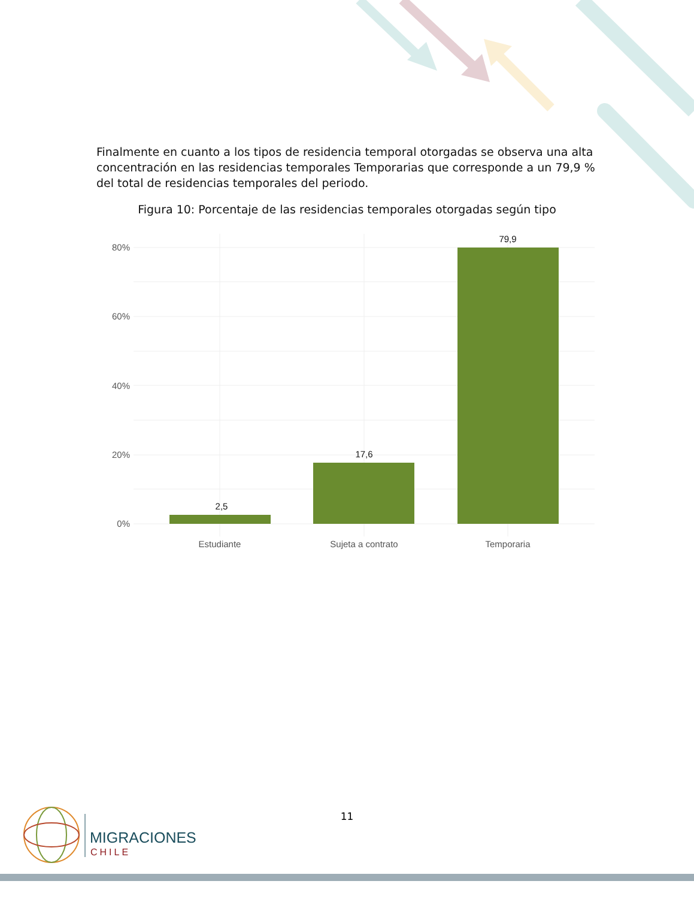Finalmente en cuanto a los tipos de residencia temporal otorgadas se observa una alta concentración en las residencias temporales Temporarias que corresponde a un 79,9 % del total de residencias temporales del periodo.
Figura 10: Porcentaje de las residencias temporales otorgadas según tipo
80%
60%
40%
20%
0%
2,5
17,6
79,9
Estudiante
Sujeta a contrato
Temporaria
11
MIGRACIONES
CHILE